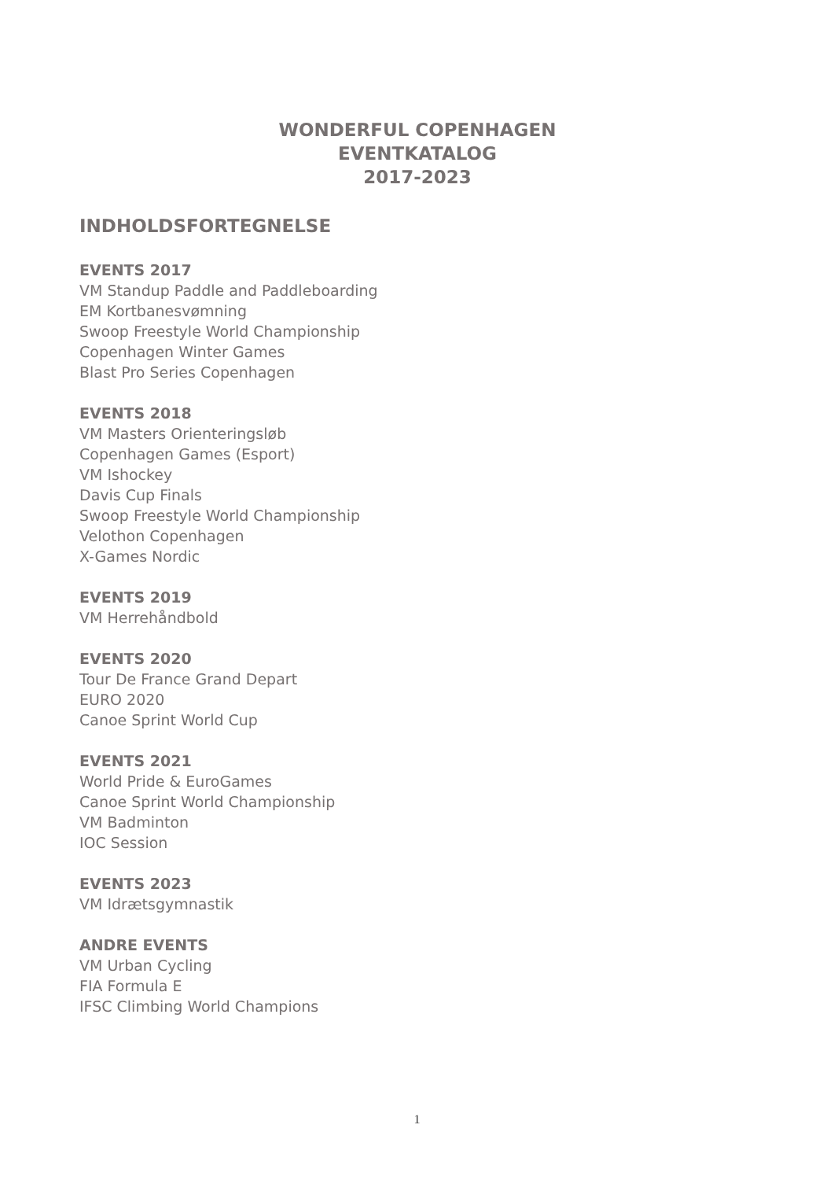WONDERFUL COPENHAGEN
EVENTKATALOG
2017-2023
INDHOLDSFORTEGNELSE
EVENTS 2017
VM Standup Paddle and Paddleboarding
EM Kortbanesvømning
Swoop Freestyle World Championship
Copenhagen Winter Games
Blast Pro Series Copenhagen
EVENTS 2018
VM Masters Orienteringsløb
Copenhagen Games (Esport)
VM Ishockey
Davis Cup Finals
Swoop Freestyle World Championship
Velothon Copenhagen
X-Games Nordic
EVENTS 2019
VM Herrehåndbold
EVENTS 2020
Tour De France Grand Depart
EURO 2020
Canoe Sprint World Cup
EVENTS 2021
World Pride & EuroGames
Canoe Sprint World Championship
VM Badminton
IOC Session
EVENTS 2023
VM Idrætsgymnastik
ANDRE EVENTS
VM Urban Cycling
FIA Formula E
IFSC Climbing World Champions
1